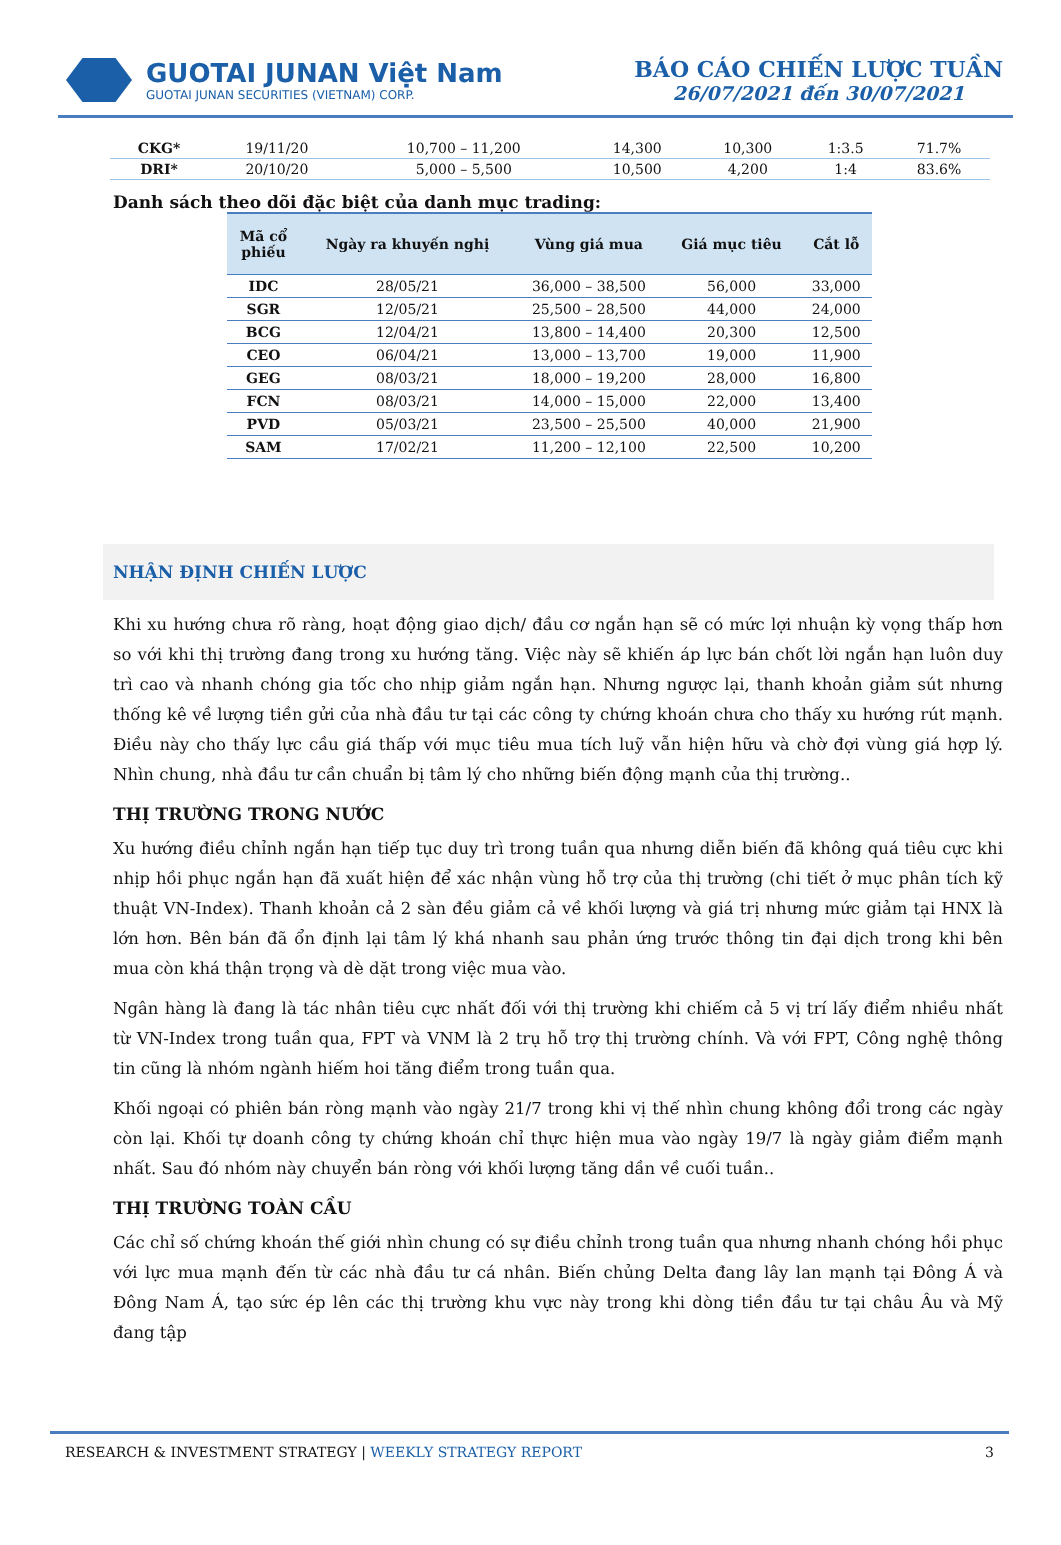GUOTAI JUNAN Việt Nam
GUOTAI JUNAN SECURITIES (VIETNAM) CORP.
BÁO CÁO CHIẾN LƯỢC TUẦN
26/07/2021 đến 30/07/2021
| CKG* | 19/11/20 | 10,700 – 11,200 | 14,300 | 10,300 | 1:3.5 | 71.7% |
| DRI* | 20/10/20 | 5,000 – 5,500 | 10,500 | 4,200 | 1:4 | 83.6% |
Danh sách theo dõi đặc biệt của danh mục trading:
| Mã cổ phiếu | Ngày ra khuyến nghị | Vùng giá mua | Giá mục tiêu | Cắt lỗ |
| --- | --- | --- | --- | --- |
| IDC | 28/05/21 | 36,000 – 38,500 | 56,000 | 33,000 |
| SGR | 12/05/21 | 25,500 – 28,500 | 44,000 | 24,000 |
| BCG | 12/04/21 | 13,800 – 14,400 | 20,300 | 12,500 |
| CEO | 06/04/21 | 13,000 – 13,700 | 19,000 | 11,900 |
| GEG | 08/03/21 | 18,000 – 19,200 | 28,000 | 16,800 |
| FCN | 08/03/21 | 14,000 – 15,000 | 22,000 | 13,400 |
| PVD | 05/03/21 | 23,500 – 25,500 | 40,000 | 21,900 |
| SAM | 17/02/21 | 11,200 – 12,100 | 22,500 | 10,200 |
NHẬN ĐỊNH CHIẾN LƯỢC
Khi xu hướng chưa rõ ràng, hoạt động giao dịch/ đầu cơ ngắn hạn sẽ có mức lợi nhuận kỳ vọng thấp hơn so với khi thị trường đang trong xu hướng tăng. Việc này sẽ khiến áp lực bán chốt lời ngắn hạn luôn duy trì cao và nhanh chóng gia tốc cho nhịp giảm ngắn hạn. Nhưng ngược lại, thanh khoản giảm sút nhưng thống kê về lượng tiền gửi của nhà đầu tư tại các công ty chứng khoán chưa cho thấy xu hướng rút mạnh. Điều này cho thấy lực cầu giá thấp với mục tiêu mua tích luỹ vẫn hiện hữu và chờ đợi vùng giá hợp lý. Nhìn chung, nhà đầu tư cần chuẩn bị tâm lý cho những biến động mạnh của thị trường..
THỊ TRƯỜNG TRONG NƯỚC
Xu hướng điều chỉnh ngắn hạn tiếp tục duy trì trong tuần qua nhưng diễn biến đã không quá tiêu cực khi nhịp hồi phục ngắn hạn đã xuất hiện để xác nhận vùng hỗ trợ của thị trường (chi tiết ở mục phân tích kỹ thuật VN-Index). Thanh khoản cả 2 sàn đều giảm cả về khối lượng và giá trị nhưng mức giảm tại HNX là lớn hơn. Bên bán đã ổn định lại tâm lý khá nhanh sau phản ứng trước thông tin đại dịch trong khi bên mua còn khá thận trọng và dè dặt trong việc mua vào.
Ngân hàng là đang là tác nhân tiêu cực nhất đối với thị trường khi chiếm cả 5 vị trí lấy điểm nhiều nhất từ VN-Index trong tuần qua, FPT và VNM là 2 trụ hỗ trợ thị trường chính. Và với FPT, Công nghệ thông tin cũng là nhóm ngành hiếm hoi tăng điểm trong tuần qua.
Khối ngoại có phiên bán ròng mạnh vào ngày 21/7 trong khi vị thế nhìn chung không đổi trong các ngày còn lại. Khối tự doanh công ty chứng khoán chỉ thực hiện mua vào ngày 19/7 là ngày giảm điểm mạnh nhất. Sau đó nhóm này chuyển bán ròng với khối lượng tăng dần về cuối tuần..
THỊ TRƯỜNG TOÀN CẦU
Các chỉ số chứng khoán thế giới nhìn chung có sự điều chỉnh trong tuần qua nhưng nhanh chóng hồi phục với lực mua mạnh đến từ các nhà đầu tư cá nhân. Biến chủng Delta đang lây lan mạnh tại Đông Á và Đông Nam Á, tạo sức ép lên các thị trường khu vực này trong khi dòng tiền đầu tư tại châu Âu và Mỹ đang tập
RESEARCH & INVESTMENT STRATEGY | WEEKLY STRATEGY REPORT 3